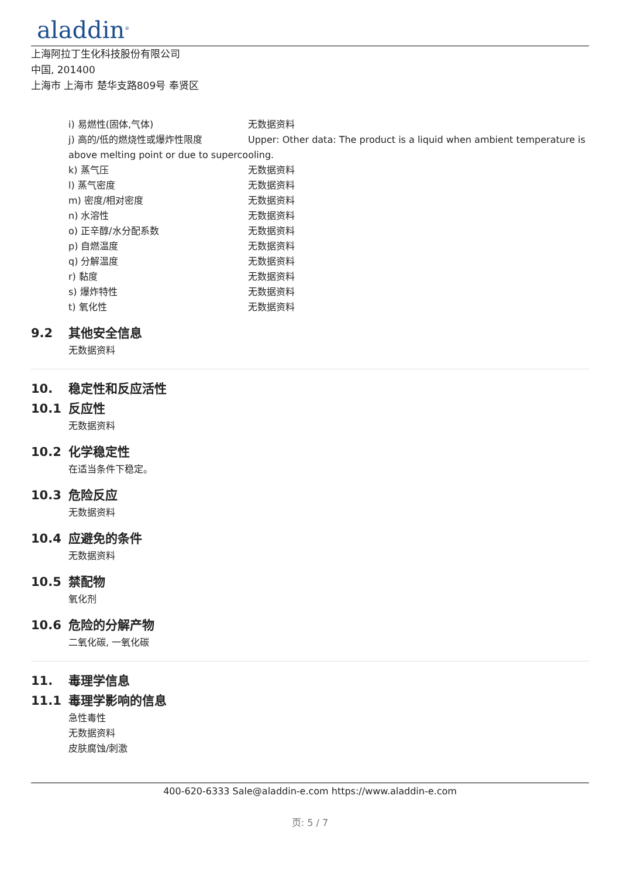aladdin<sup>®</sup>
上海阿拉丁生化科技股份有限公司
中国, 201400
上海市 上海市 楚华支路809号 奉贤区
i) 易燃性(固体,气体) 无数据资料
j) 高的/低的燃烧性或爆炸性限度 Upper: Other data: The product is a liquid when ambient temperature is
above melting point or due to supercooling.
k) 蒸气压 无数据资料
l) 蒸气密度 无数据资料
m) 密度/相对密度 无数据资料
n) 水溶性 无数据资料
o) 正辛醇/水分配系数 无数据资料
p) 自燃温度 无数据资料
q) 分解温度 无数据资料
r) 黏度 无数据资料
s) 爆炸特性 无数据资料
t) 氧化性 无数据资料
9.2 其他安全信息
无数据资料
10. 稳定性和反应活性
10.1 反应性
无数据资料
10.2 化学稳定性
在适当条件下稳定。
10.3 危险反应
无数据资料
10.4 应避免的条件
无数据资料
10.5 禁配物
氧化剂
10.6 危险的分解产物
二氧化碳, 一氧化碳
11. 毒理学信息
11.1 毒理学影响的信息
急性毒性
无数据资料
皮肤腐蚀/刺激
400-620-6333 Sale@aladdin-e.com https://www.aladdin-e.com
页: 5 / 7